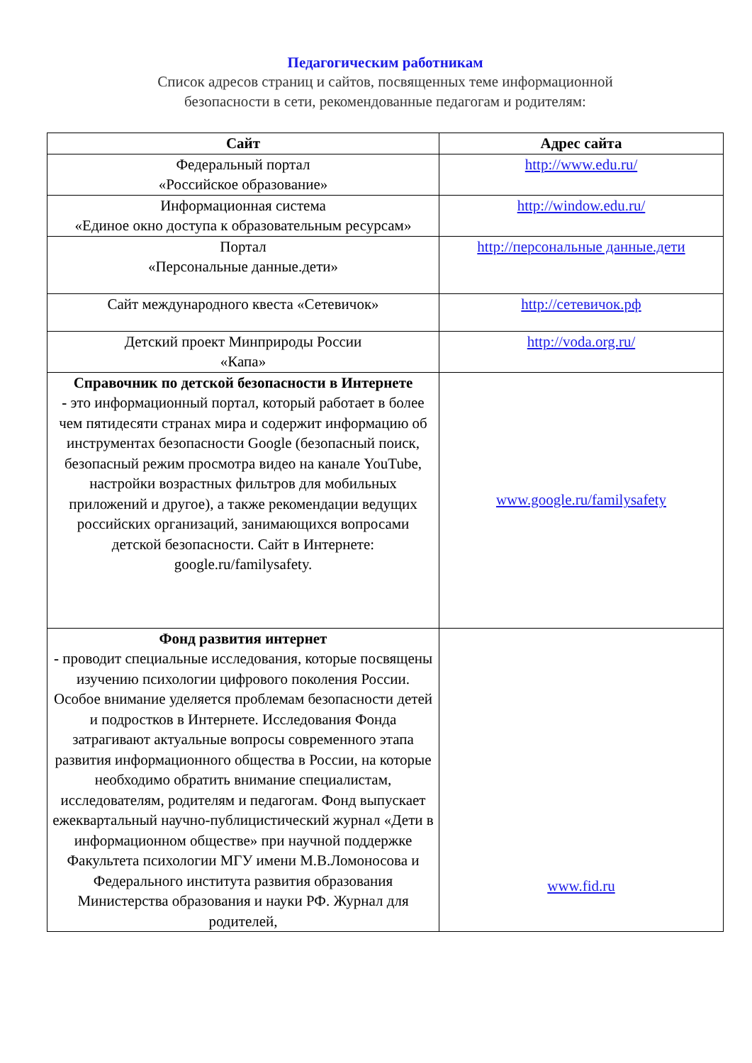Педагогическим работникам
Список адресов страниц и сайтов, посвященных теме информационной
безопасности в сети, рекомендованные педагогам и родителям:
| Сайт | Адрес сайта |
| --- | --- |
| Федеральный портал «Российское образование» | http://www.edu.ru/ |
| Информационная система «Единое окно доступа к образовательным ресурсам» | http://window.edu.ru/ |
| Портал «Персональные данные.дети» | http://персональные данные.дети |
| Сайт международного квеста «Сетевичок» | http://сетевичок.рф |
| Детский проект Минприроды России «Капа» | http://voda.org.ru/ |
| Справочник по детской безопасности в Интернете - это информационный портал, который работает в более чем пятидесяти странах мира и содержит информацию об инструментах безопасности Google (безопасный поиск, безопасный режим просмотра видео на канале YouTube, настройки возрастных фильтров для мобильных приложений и другое), а также рекомендации ведущих российских организаций, занимающихся вопросами детской безопасности. Сайт в Интернете: google.ru/familysafety. | www.google.ru/familysafety |
| Фонд развития интернет - проводит специальные исследования, которые посвящены изучению психологии цифрового поколения России. Особое внимание уделяется проблемам безопасности детей и подростков в Интернете. Исследования Фонда затрагивают актуальные вопросы современного этапа развития информационного общества в России, на которые необходимо обратить внимание специалистам, исследователям, родителям и педагогам. Фонд выпускает ежеквартальный научно-публицистический журнал «Дети в информационном обществе» при научной поддержке Факультета психологии МГУ имени М.В.Ломоносова и Федерального института развития образования Министерства образования и науки РФ. Журнал для родителей, | www.fid.ru |